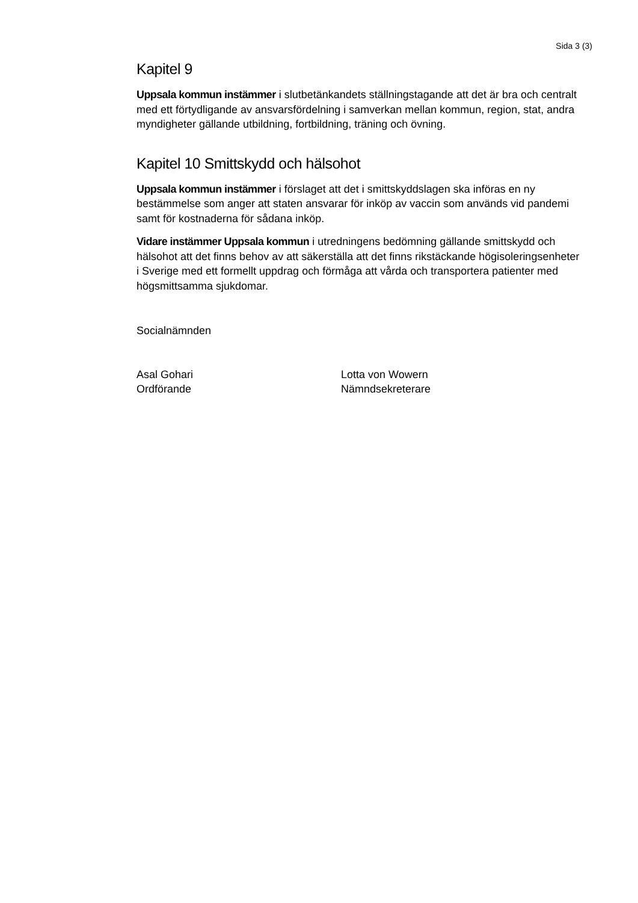Sida 3 (3)
Kapitel 9
Uppsala kommun instämmer i slutbetänkandets ställningstagande att det är bra och centralt med ett förtydligande av ansvarsfördelning i samverkan mellan kommun, region, stat, andra myndigheter gällande utbildning, fortbildning, träning och övning.
Kapitel 10 Smittskydd och hälsohot
Uppsala kommun instämmer i förslaget att det i smittskyddslagen ska införas en ny bestämmelse som anger att staten ansvarar för inköp av vaccin som används vid pandemi samt för kostnaderna för sådana inköp.
Vidare instämmer Uppsala kommun i utredningens bedömning gällande smittskydd och hälsohot att det finns behov av att säkerställa att det finns rikstäckande högisoleringsenheter i Sverige med ett formellt uppdrag och förmåga att vårda och transportera patienter med högsmittsamma sjukdomar.
Socialnämnden
Asal Gohari
Ordförande
Lotta von Wowern
Nämndsekreterare